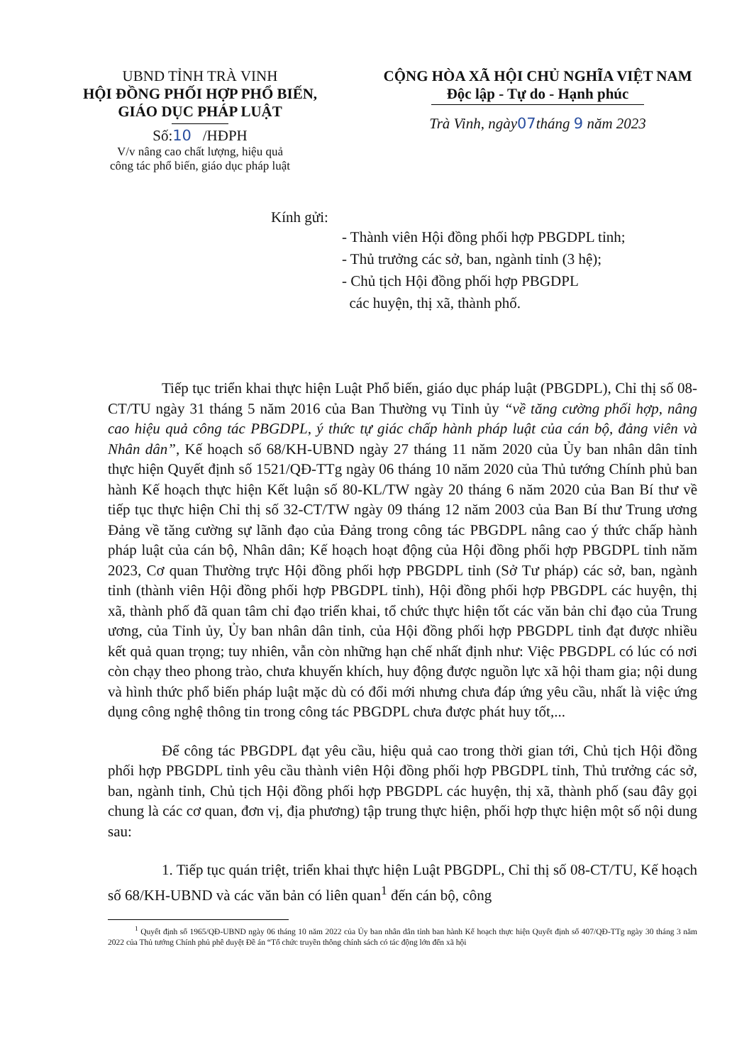UBND TỈNH TRÀ VINH
HỘI ĐỒNG PHỐI HỢP PHỔ BIẾN,
GIÁO DỤC PHÁP LUẬT
Số:10 /HĐPH
V/v nâng cao chất lượng, hiệu quả
công tác phổ biến, giáo dục pháp luật
CỘNG HÒA XÃ HỘI CHỦ NGHĨA VIỆT NAM
Độc lập - Tự do - Hạnh phúc
Trà Vinh, ngày 07 tháng 9 năm 2023
Kính gửi:
- Thành viên Hội đồng phối hợp PBGDPL tỉnh;
- Thủ trưởng các sở, ban, ngành tỉnh (3 hệ);
- Chủ tịch Hội đồng phối hợp PBGDPL
các huyện, thị xã, thành phố.
Tiếp tục triển khai thực hiện Luật Phổ biến, giáo dục pháp luật (PBGDPL), Chỉ thị số 08-CT/TU ngày 31 tháng 5 năm 2016 của Ban Thường vụ Tỉnh ủy “về tăng cường phối hợp, nâng cao hiệu quả công tác PBGDPL, ý thức tự giác chấp hành pháp luật của cán bộ, đảng viên và Nhân dân”, Kế hoạch số 68/KH-UBND ngày 27 tháng 11 năm 2020 của Ủy ban nhân dân tỉnh thực hiện Quyết định số 1521/QĐ-TTg ngày 06 tháng 10 năm 2020 của Thủ tướng Chính phủ ban hành Kế hoạch thực hiện Kết luận số 80-KL/TW ngày 20 tháng 6 năm 2020 của Ban Bí thư về tiếp tục thực hiện Chỉ thị số 32-CT/TW ngày 09 tháng 12 năm 2003 của Ban Bí thư Trung ương Đảng về tăng cường sự lãnh đạo của Đảng trong công tác PBGDPL nâng cao ý thức chấp hành pháp luật của cán bộ, Nhân dân; Kế hoạch hoạt động của Hội đồng phối hợp PBGDPL tỉnh năm 2023, Cơ quan Thường trực Hội đồng phối hợp PBGDPL tỉnh (Sở Tư pháp) các sở, ban, ngành tỉnh (thành viên Hội đồng phối hợp PBGDPL tỉnh), Hội đồng phối hợp PBGDPL các huyện, thị xã, thành phố đã quan tâm chỉ đạo triển khai, tổ chức thực hiện tốt các văn bản chỉ đạo của Trung ương, của Tỉnh ủy, Ủy ban nhân dân tỉnh, của Hội đồng phối hợp PBGDPL tỉnh đạt được nhiều kết quả quan trọng; tuy nhiên, vẫn còn những hạn chế nhất định như: Việc PBGDPL có lúc có nơi còn chạy theo phong trào, chưa khuyến khích, huy động được nguồn lực xã hội tham gia; nội dung và hình thức phổ biến pháp luật mặc dù có đổi mới nhưng chưa đáp ứng yêu cầu, nhất là việc ứng dụng công nghệ thông tin trong công tác PBGDPL chưa được phát huy tốt,...
Để công tác PBGDPL đạt yêu cầu, hiệu quả cao trong thời gian tới, Chủ tịch Hội đồng phối hợp PBGDPL tỉnh yêu cầu thành viên Hội đồng phối hợp PBGDPL tỉnh, Thủ trưởng các sở, ban, ngành tỉnh, Chủ tịch Hội đồng phối hợp PBGDPL các huyện, thị xã, thành phố (sau đây gọi chung là các cơ quan, đơn vị, địa phương) tập trung thực hiện, phối hợp thực hiện một số nội dung sau:
1. Tiếp tục quán triệt, triển khai thực hiện Luật PBGDPL, Chỉ thị số 08-CT/TU, Kế hoạch số 68/KH-UBND và các văn bản có liên quan<sup>1</sup> đến cán bộ, công
<sup>1</sup> Quyết định số 1965/QĐ-UBND ngày 06 tháng 10 năm 2022 của Ủy ban nhân dân tỉnh ban hành Kế hoạch thực hiện Quyết định số 407/QĐ-TTg ngày 30 tháng 3 năm 2022 của Thủ tướng Chính phủ phê duyệt Đề án “Tổ chức truyền thông chính sách có tác động lớn đến xã hội